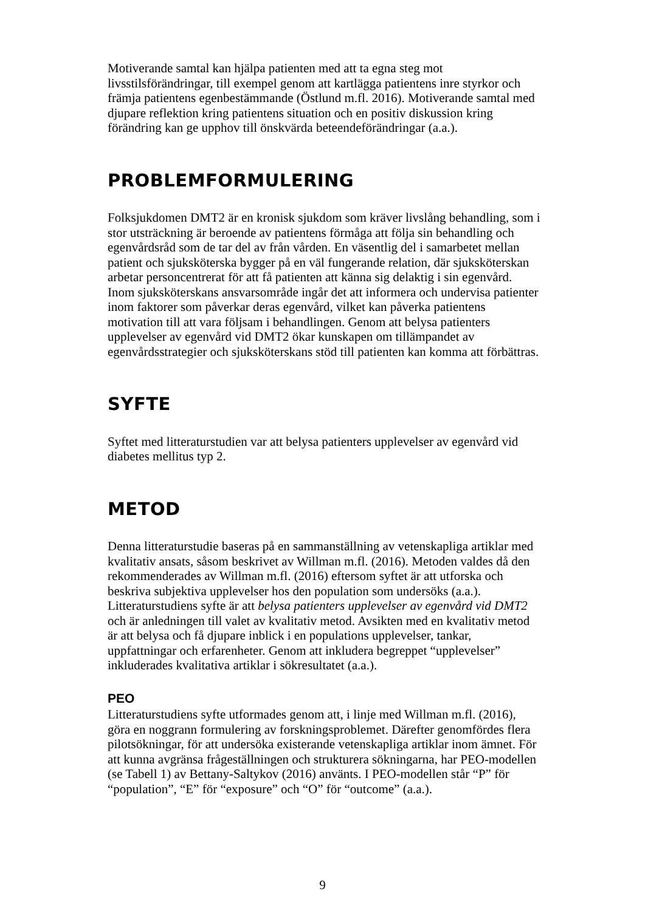Motiverande samtal kan hjälpa patienten med att ta egna steg mot livsstilsförändringar, till exempel genom att kartlägga patientens inre styrkor och främja patientens egenbestämmande (Östlund m.fl. 2016). Motiverande samtal med djupare reflektion kring patientens situation och en positiv diskussion kring förändring kan ge upphov till önskvärda beteendeförändringar (a.a.).
PROBLEMFORMULERING
Folksjukdomen DMT2 är en kronisk sjukdom som kräver livslång behandling, som i stor utsträckning är beroende av patientens förmåga att följa sin behandling och egenvårdsråd som de tar del av från vården. En väsentlig del i samarbetet mellan patient och sjuksköterska bygger på en väl fungerande relation, där sjuksköterskan arbetar personcentrerat för att få patienten att känna sig delaktig i sin egenvård. Inom sjuksköterskans ansvarsområde ingår det att informera och undervisa patienter inom faktorer som påverkar deras egenvård, vilket kan påverka patientens motivation till att vara följsam i behandlingen. Genom att belysa patienters upplevelser av egenvård vid DMT2 ökar kunskapen om tillämpandet av egenvårdsstrategier och sjuksköterskans stöd till patienten kan komma att förbättras.
SYFTE
Syftet med litteraturstudien var att belysa patienters upplevelser av egenvård vid diabetes mellitus typ 2.
METOD
Denna litteraturstudie baseras på en sammanställning av vetenskapliga artiklar med kvalitativ ansats, såsom beskrivet av Willman m.fl. (2016). Metoden valdes då den rekommenderades av Willman m.fl. (2016) eftersom syftet är att utforska och beskriva subjektiva upplevelser hos den population som undersöks (a.a.). Litteraturstudiens syfte är att belysa patienters upplevelser av egenvård vid DMT2 och är anledningen till valet av kvalitativ metod. Avsikten med en kvalitativ metod är att belysa och få djupare inblick i en populations upplevelser, tankar, uppfattningar och erfarenheter. Genom att inkludera begreppet “upplevelser” inkluderades kvalitativa artiklar i sökresultatet (a.a.).
PEO
Litteraturstudiens syfte utformades genom att, i linje med Willman m.fl. (2016), göra en noggrann formulering av forskningsproblemet. Därefter genomfördes flera pilotsökningar, för att undersöka existerande vetenskapliga artiklar inom ämnet. För att kunna avgränsa frågeställningen och strukturera sökningarna, har PEO-modellen (se Tabell 1) av Bettany-Saltykov (2016) använts. I PEO-modellen står “P” för “population”, “E” för “exposure” och “O” för “outcome” (a.a.).
9